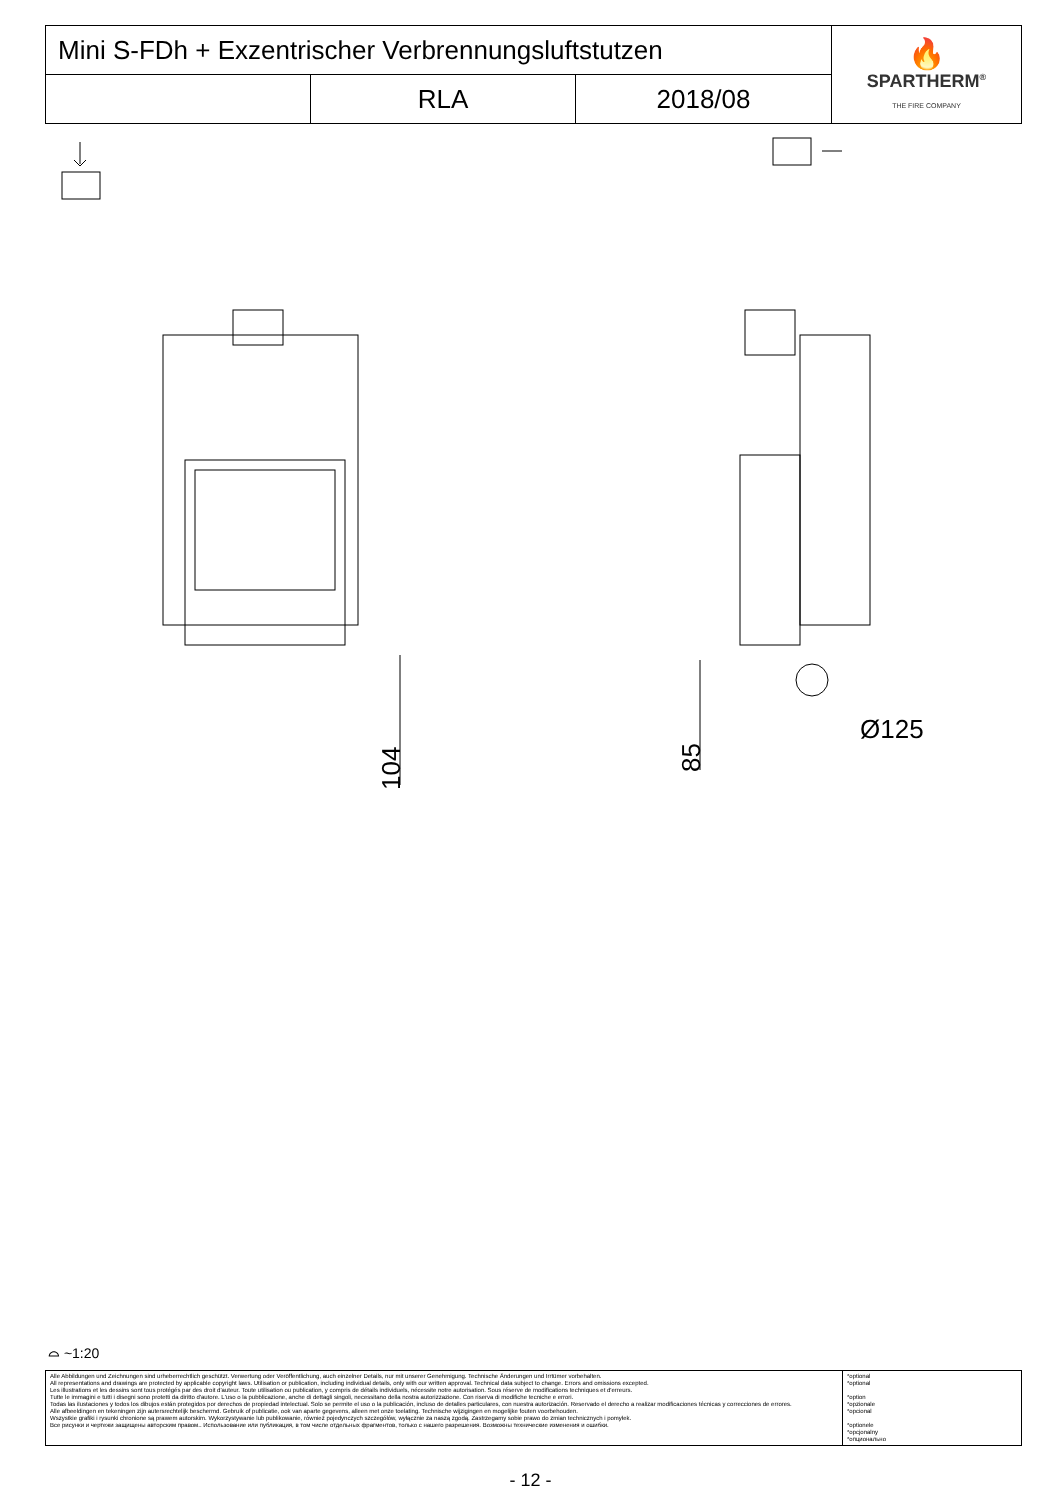| Mini S-FDh + Exzentrischer Verbrennungsluftstutzen | | | 🔥 SPARTHERM<sup>®</sup> THE FIRE COMPANY |
| | RLA | 2018/08 | |
104
85
Ø125
⌓ ~1:20
| Alle Abbildungen und Zeichnungen sind urheberrechtlich geschützt. Verwertung oder Veröffentlichung, auch einzelner Details, nur mit unserer Genehmigung. Technische Änderungen und Irrtümer vorbehalten. All representations and drawings are protected by applicable copyright laws. Utilisation or publication, including individual details, only with our written approval. Technical data subject to change. Errors and omissions excepted. Les illustrations et les dessins sont tous protégés par des droit d'auteur. Toute utilisation ou publication, y compris de détails individuels, nécessite notre autorisation. Sous réserve de modifications techniques et d'erreurs. Tutte le immagini e tutti i disegni sono protetti da diritto d'autore. L'uso o la pubblicazione, anche di dettagli singoli, necessitano della nostra autorizzazione. Con riserva di modifiche tecniche e errori. Todas las ilustaciones y todos los dibujos están protegidos por derechos de propiedad intelectual. Solo se permite el uso o la publicación, incluso de detalles particulares, con nuestra autorización. Reservado el derecho a realizar modificaciones técnicas y correcciones de errores. Alle afbeeldingen en tekeningen zijn autersrechtelijk beschermd. Gebruik of publicatie, ook van aparte gegevens, alleen met onze toelating. Technische wijzigingen en mogelijke fouten voorbehouden. Wszystkie grafiki i rysunki chronione są prawem autorskim. Wykorzystywanie lub publikowanie, również pojedynczych szczegółów, wyłącznie za naszą zgodą. Zastrzegamy sobie prawo do zmian technicznych i pomyłek. Все рисунки и чертежи защищены авторским правом.. Использование или публикация, в том числе отдельных фрагментов, только с нашего разрешения. Возможны технические изменения и ошибки. | *optional *optional *option *opzionale *opcional *optionele *opcjonalny *опционально |
- 12 -